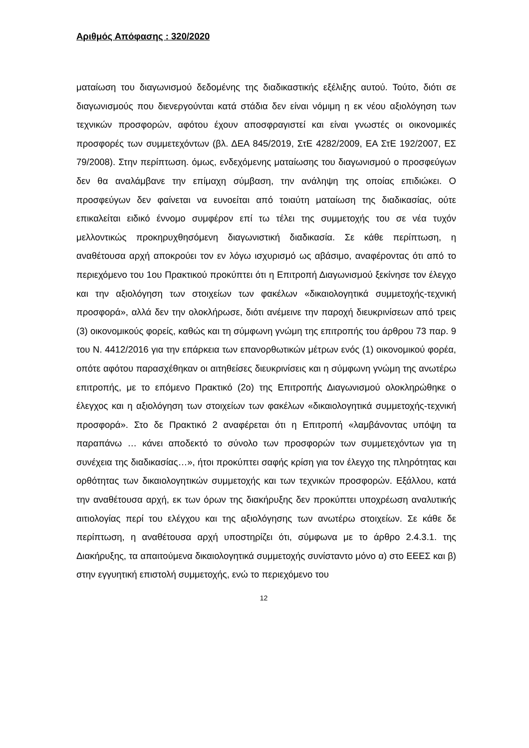Αριθμός Απόφασης : 320/2020
ματαίωση του διαγωνισμού δεδομένης της διαδικαστικής εξέλιξης αυτού. Τούτο, διότι σε διαγωνισμούς που διενεργούνται κατά στάδια δεν είναι νόμιμη η εκ νέου αξιολόγηση των τεχνικών προσφορών, αφότου έχουν αποσφραγιστεί και είναι γνωστές οι οικονομικές προσφορές των συμμετεχόντων (βλ. ΔΕΑ 845/2019, ΣτΕ 4282/2009, ΕΑ ΣτΕ 192/2007, ΕΣ 79/2008). Στην περίπτωση. όμως, ενδεχόμενης ματαίωσης του διαγωνισμού ο προσφεύγων δεν θα αναλάμβανε την επίμαχη σύμβαση, την ανάληψη της οποίας επιδιώκει. Ο προσφεύγων δεν φαίνεται να ευνοείται από τοιαύτη ματαίωση της διαδικασίας, ούτε επικαλείται ειδικό έννομο συμφέρον επί τω τέλει της συμμετοχής του σε νέα τυχόν μελλοντικώς προκηρυχθησόμενη διαγωνιστική διαδικασία. Σε κάθε περίπτωση, η αναθέτουσα αρχή αποκρούει τον εν λόγω ισχυρισμό ως αβάσιμο, αναφέροντας ότι από το περιεχόμενο του 1ου Πρακτικού προκύπτει ότι η Επιτροπή Διαγωνισμού ξεκίνησε τον έλεγχο και την αξιολόγηση των στοιχείων των φακέλων «δικαιολογητικά συμμετοχής-τεχνική προσφορά», αλλά δεν την ολοκλήρωσε, διότι ανέμεινε την παροχή διευκρινίσεων από τρεις (3) οικονομικούς φορείς, καθώς και τη σύμφωνη γνώμη της επιτροπής του άρθρου 73 παρ. 9 του Ν. 4412/2016 για την επάρκεια των επανορθωτικών μέτρων ενός (1) οικονομικού φορέα, οπότε αφότου παρασχέθηκαν οι αιτηθείσες διευκρινίσεις και η σύμφωνη γνώμη της ανωτέρω επιτροπής, με το επόμενο Πρακτικό (2ο) της Επιτροπής Διαγωνισμού ολοκληρώθηκε ο έλεγχος και η αξιολόγηση των στοιχείων των φακέλων «δικαιολογητικά συμμετοχής-τεχνική προσφορά». Στο δε Πρακτικό 2 αναφέρεται ότι η Επιτροπή «λαμβάνοντας υπόψη τα παραπάνω … κάνει αποδεκτό το σύνολο των προσφορών των συμμετεχόντων για τη συνέχεια της διαδικασίας…», ήτοι προκύπτει σαφής κρίση για τον έλεγχο της πληρότητας και ορθότητας των δικαιολογητικών συμμετοχής και των τεχνικών προσφορών. Εξάλλου, κατά την αναθέτουσα αρχή, εκ των όρων της διακήρυξης δεν προκύπτει υποχρέωση αναλυτικής αιτιολογίας περί του ελέγχου και της αξιολόγησης των ανωτέρω στοιχείων. Σε κάθε δε περίπτωση, η αναθέτουσα αρχή υποστηρίζει ότι, σύμφωνα με το άρθρο 2.4.3.1. της Διακήρυξης, τα απαιτούμενα δικαιολογητικά συμμετοχής συνίσταντο μόνο α) στο ΕΕΕΣ και β) στην εγγυητική επιστολή συμμετοχής, ενώ το περιεχόμενο του
12